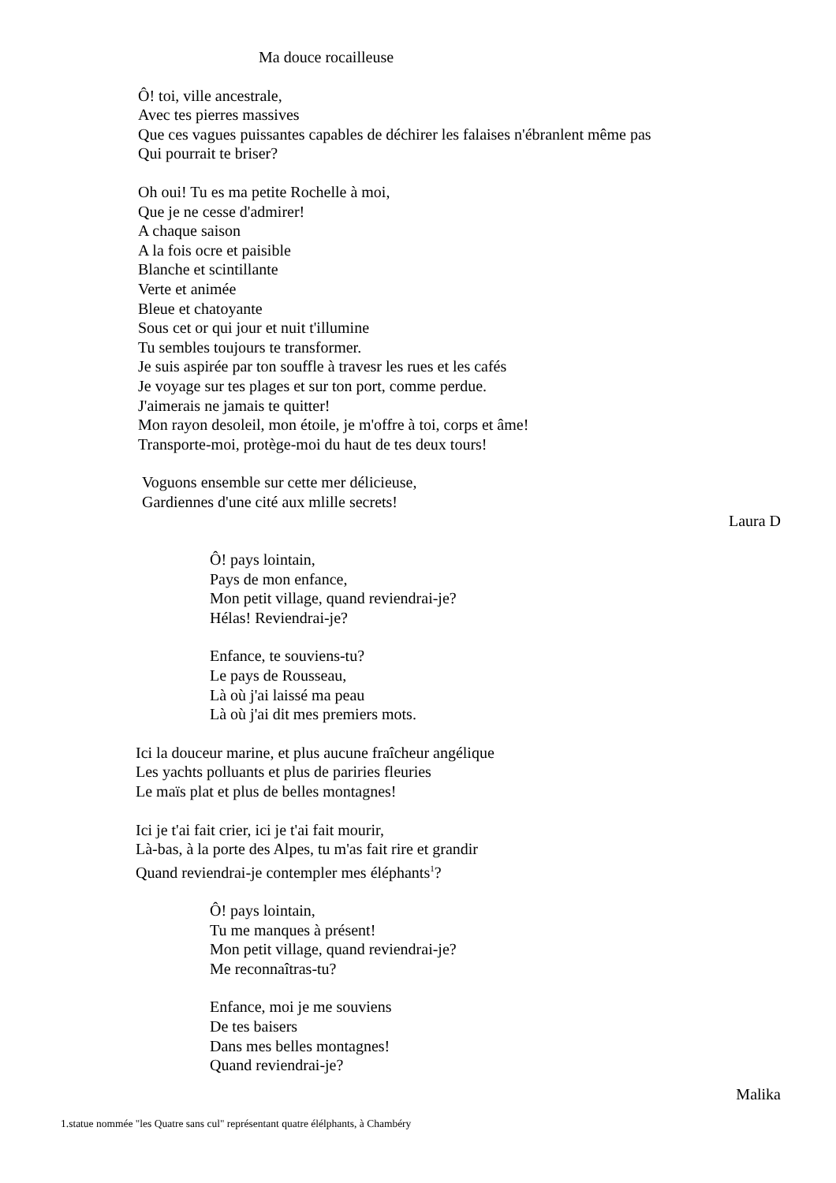Ma douce rocailleuse
Ô! toi, ville ancestrale,
Avec tes pierres massives
Que ces vagues puissantes capables de déchirer les falaises n'ébranlent même pas
Qui pourrait te briser?
Oh oui! Tu es ma petite Rochelle à moi,
Que je ne cesse d'admirer!
A chaque saison
A la fois ocre et paisible
Blanche et scintillante
Verte et animée
Bleue et chatoyante
Sous cet or qui jour et nuit t'illumine
Tu sembles toujours te transformer.
Je suis aspirée par ton souffle à travesr les rues et les cafés
Je voyage sur tes plages et sur ton port, comme perdue.
J'aimerais ne jamais te quitter!
Mon rayon desoleil, mon étoile, je m'offre à toi, corps et âme!
Transporte-moi, protège-moi du haut de tes deux tours!
Voguons ensemble sur cette mer délicieuse,
Gardiennes d'une cité aux mlille secrets!
Laura D
Ô! pays lointain,
Pays de mon enfance,
Mon petit village, quand reviendrai-je?
Hélas! Reviendrai-je?
Enfance, te souviens-tu?
Le pays de Rousseau,
Là où j'ai laissé ma peau
Là où j'ai dit mes premiers mots.
Ici la douceur marine, et plus aucune fraîcheur angélique
Les yachts polluants et plus de pariries fleuries
Le maïs plat et plus de belles montagnes!
Ici je t'ai fait crier, ici je t'ai fait mourir,
Là-bas, à la porte des Alpes, tu m'as fait rire et grandir
Quand reviendrai-je contempler mes éléphants<sup>1</sup>?
Ô! pays lointain,
Tu me manques à présent!
Mon petit village, quand reviendrai-je?
Me reconnaîtras-tu?
Enfance, moi je me souviens
De tes baisers
Dans mes belles montagnes!
Quand reviendrai-je?
Malika
1.statue nommée "les Quatre sans cul" représentant quatre élélphants, à Chambéry